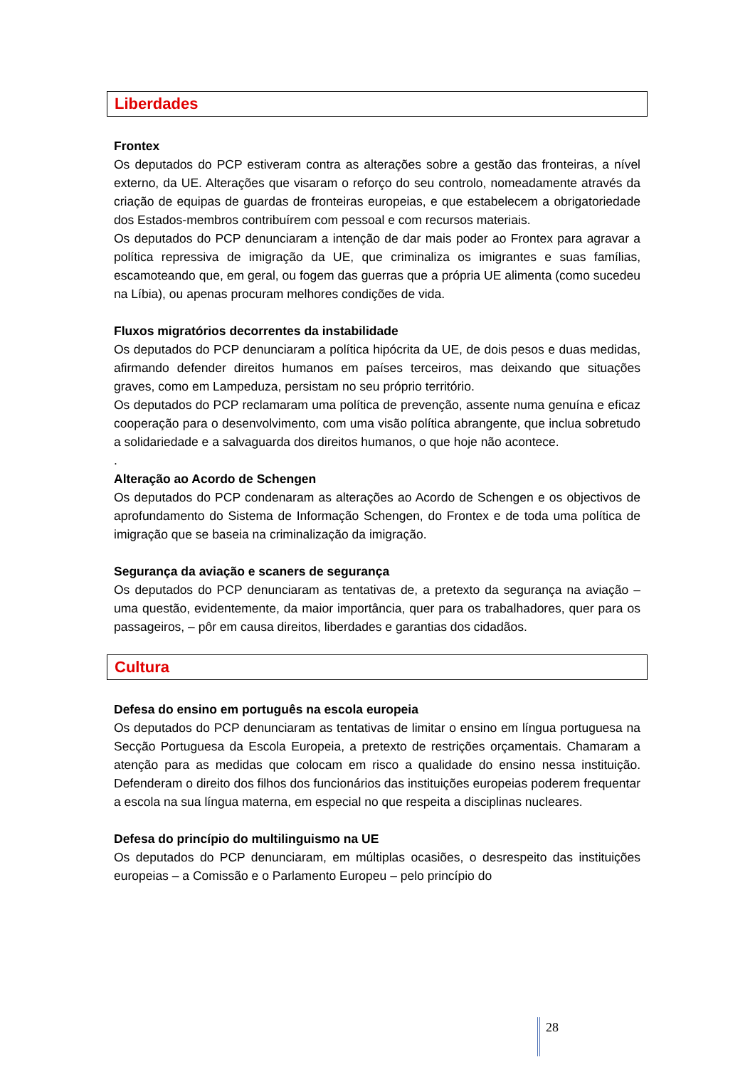Liberdades
Frontex
Os deputados do PCP estiveram contra as alterações sobre a gestão das fronteiras, a nível externo, da UE. Alterações que visaram o reforço do seu controlo, nomeadamente através da criação de equipas de guardas de fronteiras europeias, e que estabelecem a obrigatoriedade dos Estados-membros contribuírem com pessoal e com recursos materiais.
Os deputados do PCP denunciaram a intenção de dar mais poder ao Frontex para agravar a política repressiva de imigração da UE, que criminaliza os imigrantes e suas famílias, escamoteando que, em geral, ou fogem das guerras que a própria UE alimenta (como sucedeu na Líbia), ou apenas procuram melhores condições de vida.
Fluxos migratórios decorrentes da instabilidade
Os deputados do PCP denunciaram a política hipócrita da UE, de dois pesos e duas medidas, afirmando defender direitos humanos em países terceiros, mas deixando que situações graves, como em Lampeduza, persistam no seu próprio território.
Os deputados do PCP reclamaram uma política de prevenção, assente numa genuína e eficaz cooperação para o desenvolvimento, com uma visão política abrangente, que inclua sobretudo a solidariedade e a salvaguarda dos direitos humanos, o que hoje não acontece.
.
Alteração ao Acordo de Schengen
Os deputados do PCP condenaram as alterações ao Acordo de Schengen e os objectivos de aprofundamento do Sistema de Informação Schengen, do Frontex e de toda uma política de imigração que se baseia na criminalização da imigração.
Segurança da aviação e scaners de segurança
Os deputados do PCP denunciaram as tentativas de, a pretexto da segurança na aviação – uma questão, evidentemente, da maior importância, quer para os trabalhadores, quer para os passageiros, – pôr em causa direitos, liberdades e garantias dos cidadãos.
Cultura
Defesa do ensino em português na escola europeia
Os deputados do PCP denunciaram as tentativas de limitar o ensino em língua portuguesa na Secção Portuguesa da Escola Europeia, a pretexto de restrições orçamentais. Chamaram a atenção para as medidas que colocam em risco a qualidade do ensino nessa instituição. Defenderam o direito dos filhos dos funcionários das instituições europeias poderem frequentar a escola na sua língua materna, em especial no que respeita a disciplinas nucleares.
Defesa do princípio do multilinguismo na UE
Os deputados do PCP denunciaram, em múltiplas ocasiões, o desrespeito das instituições europeias – a Comissão e o Parlamento Europeu – pelo princípio do
28